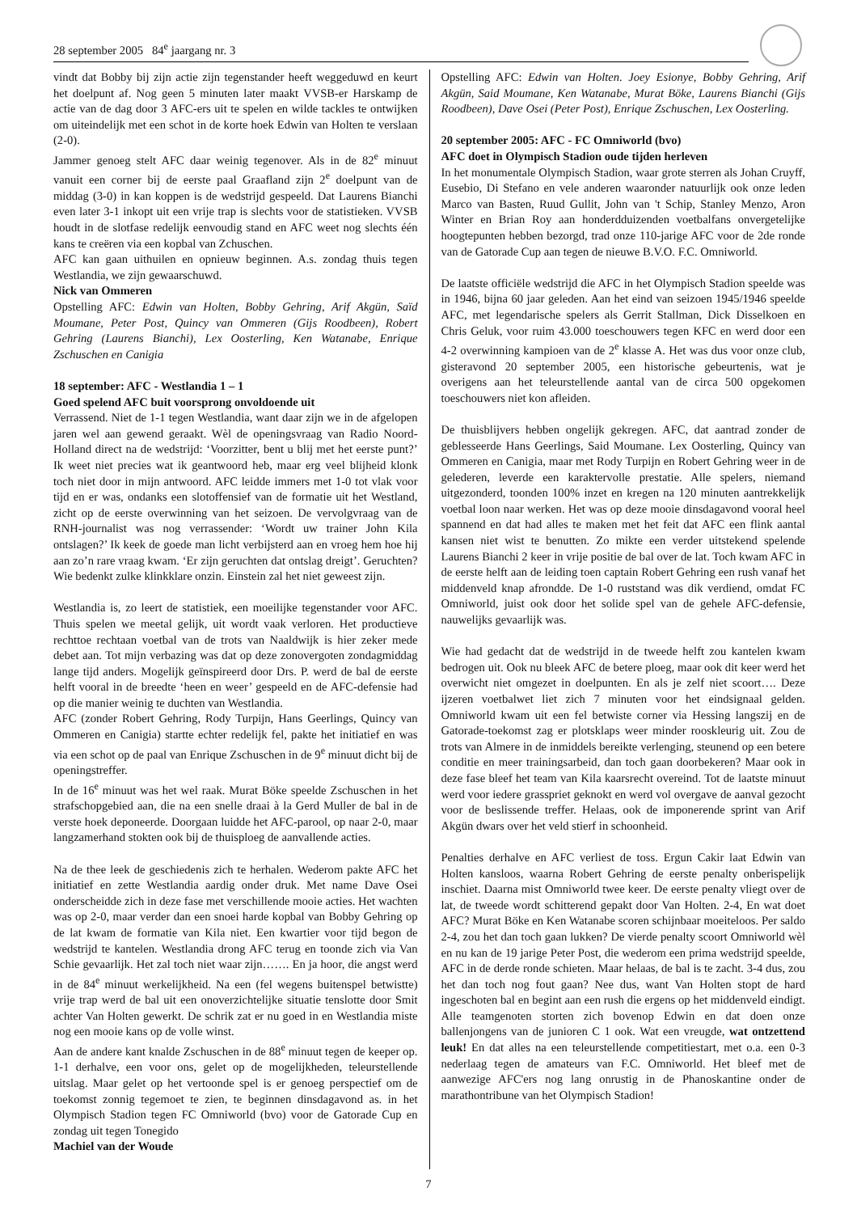28 september 2005 84<sup>e</sup> jaargang nr. 3
vindt dat Bobby bij zijn actie zijn tegenstander heeft weggeduwd en keurt het doelpunt af. Nog geen 5 minuten later maakt VVSB-er Harskamp de actie van de dag door 3 AFC-ers uit te spelen en wilde tackles te ontwijken om uiteindelijk met een schot in de korte hoek Edwin van Holten te verslaan (2-0).
Jammer genoeg stelt AFC daar weinig tegenover. Als in de 82<sup>e</sup> minuut vanuit een corner bij de eerste paal Graafland zijn 2<sup>e</sup> doelpunt van de middag (3-0) in kan koppen is de wedstrijd gespeeld. Dat Laurens Bianchi even later 3-1 inkopt uit een vrije trap is slechts voor de statistieken. VVSB houdt in de slotfase redelijk eenvoudig stand en AFC weet nog slechts één kans te creëren via een kopbal van Zchuschen.
AFC kan gaan uithuilen en opnieuw beginnen. A.s. zondag thuis tegen Westlandia, we zijn gewaarschuwd.
Nick van Ommeren
Opstelling AFC: Edwin van Holten, Bobby Gehring, Arif Akgün, Saïd Moumane, Peter Post, Quincy van Ommeren (Gijs Roodbeen), Robert Gehring (Laurens Bianchi), Lex Oosterling, Ken Watanabe, Enrique Zschuschen en Canigia
18 september: AFC - Westlandia 1 – 1
Goed spelend AFC buit voorsprong onvoldoende uit
Verrassend. Niet de 1-1 tegen Westlandia, want daar zijn we in de afgelopen jaren wel aan gewend geraakt. Wèl de openingsvraag van Radio Noord-Holland direct na de wedstrijd: ‘Voorzitter, bent u blij met het eerste punt?’ Ik weet niet precies wat ik geantwoord heb, maar erg veel blijheid klonk toch niet door in mijn antwoord. AFC leidde immers met 1-0 tot vlak voor tijd en er was, ondanks een slotoffensief van de formatie uit het Westland, zicht op de eerste overwinning van het seizoen. De vervolgvraag van de RNH-journalist was nog verrassender: ‘Wordt uw trainer John Kila ontslagen?’ Ik keek de goede man licht verbijsterd aan en vroeg hem hoe hij aan zo’n rare vraag kwam. ‘Er zijn geruchten dat ontslag dreigt’. Geruchten? Wie bedenkt zulke klinkklare onzin. Einstein zal het niet geweest zijn.
Westlandia is, zo leert de statistiek, een moeilijke tegenstander voor AFC. Thuis spelen we meetal gelijk, uit wordt vaak verloren. Het productieve rechttoe rechtaan voetbal van de trots van Naaldwijk is hier zeker mede debet aan. Tot mijn verbazing was dat op deze zonovergoten zondagmiddag lange tijd anders. Mogelijk geïnspireerd door Drs. P. werd de bal de eerste helft vooral in de breedte ‘heen en weer’ gespeeld en de AFC-defensie had op die manier weinig te duchten van Westlandia.
AFC (zonder Robert Gehring, Rody Turpijn, Hans Geerlings, Quincy van Ommeren en Canigia) startte echter redelijk fel, pakte het initiatief en was via een schot op de paal van Enrique Zschuschen in de 9<sup>e</sup> minuut dicht bij de openingstreffer.
In de 16<sup>e</sup> minuut was het wel raak. Murat Böke speelde Zschuschen in het strafschopgebied aan, die na een snelle draai à la Gerd Muller de bal in de verste hoek deponeerde. Doorgaan luidde het AFC-parool, op naar 2-0, maar langzamerhand stokten ook bij de thuisploeg de aanvallende acties.
Na de thee leek de geschiedenis zich te herhalen. Wederom pakte AFC het initiatief en zette Westlandia aardig onder druk. Met name Dave Osei onderscheidde zich in deze fase met verschillende mooie acties. Het wachten was op 2-0, maar verder dan een snoei harde kopbal van Bobby Gehring op de lat kwam de formatie van Kila niet. Een kwartier voor tijd begon de wedstrijd te kantelen. Westlandia drong AFC terug en toonde zich via Van Schie gevaarlijk. Het zal toch niet waar zijn……. En ja hoor, die angst werd in de 84<sup>e</sup> minuut werkelijkheid. Na een (fel wegens buitenspel betwistte) vrije trap werd de bal uit een onoverzichtelijke situatie tenslotte door Smit achter Van Holten gewerkt. De schrik zat er nu goed in en Westlandia miste nog een mooie kans op de volle winst.
Aan de andere kant knalde Zschuschen in de 88<sup>e</sup> minuut tegen de keeper op. 1-1 derhalve, een voor ons, gelet op de mogelijkheden, teleurstellende uitslag. Maar gelet op het vertoonde spel is er genoeg perspectief om de toekomst zonnig tegemoet te zien, te beginnen dinsdagavond as. in het Olympisch Stadion tegen FC Omniworld (bvo) voor de Gatorade Cup en zondag uit tegen Tonegido
Machiel van der Woude
Opstelling AFC: Edwin van Holten. Joey Esionye, Bobby Gehring, Arif Akgün, Said Moumane, Ken Watanabe, Murat Böke, Laurens Bianchi (Gijs Roodbeen), Dave Osei (Peter Post), Enrique Zschuschen, Lex Oosterling.
20 september 2005: AFC - FC Omniworld (bvo)
AFC doet in Olympisch Stadion oude tijden herleven
In het monumentale Olympisch Stadion, waar grote sterren als Johan Cruyff, Eusebio, Di Stefano en vele anderen waaronder natuurlijk ook onze leden Marco van Basten, Ruud Gullit, John van 't Schip, Stanley Menzo, Aron Winter en Brian Roy aan honderdduizenden voetbalfans onvergetelijke hoogtepunten hebben bezorgd, trad onze 110-jarige AFC voor de 2de ronde van de Gatorade Cup aan tegen de nieuwe B.V.O. F.C. Omniworld.
De laatste officiële wedstrijd die AFC in het Olympisch Stadion speelde was in 1946, bijna 60 jaar geleden. Aan het eind van seizoen 1945/1946 speelde AFC, met legendarische spelers als Gerrit Stallman, Dick Disselkoen en Chris Geluk, voor ruim 43.000 toeschouwers tegen KFC en werd door een 4-2 overwinning kampioen van de 2<sup>e</sup> klasse A. Het was dus voor onze club, gisteravond 20 september 2005, een historische gebeurtenis, wat je overigens aan het teleurstellende aantal van de circa 500 opgekomen toeschouwers niet kon afleiden.
De thuisblijvers hebben ongelijk gekregen. AFC, dat aantrad zonder de geblesseerde Hans Geerlings, Said Moumane. Lex Oosterling, Quincy van Ommeren en Canigia, maar met Rody Turpijn en Robert Gehring weer in de gelederen, leverde een karaktervolle prestatie. Alle spelers, niemand uitgezonderd, toonden 100% inzet en kregen na 120 minuten aantrekkelijk voetbal loon naar werken. Het was op deze mooie dinsdagavond vooral heel spannend en dat had alles te maken met het feit dat AFC een flink aantal kansen niet wist te benutten. Zo mikte een verder uitstekend spelende Laurens Bianchi 2 keer in vrije positie de bal over de lat. Toch kwam AFC in de eerste helft aan de leiding toen captain Robert Gehring een rush vanaf het middenveld knap afrondde. De 1-0 ruststand was dik verdiend, omdat FC Omniworld, juist ook door het solide spel van de gehele AFC-defensie, nauwelijks gevaarlijk was.
Wie had gedacht dat de wedstrijd in de tweede helft zou kantelen kwam bedrogen uit. Ook nu bleek AFC de betere ploeg, maar ook dit keer werd het overwicht niet omgezet in doelpunten. En als je zelf niet scoort…. Deze ijzeren voetbalwet liet zich 7 minuten voor het eindsignaal gelden. Omniworld kwam uit een fel betwiste corner via Hessing langszij en de Gatorade-toekomst zag er plotsklaps weer minder rooskleurig uit. Zou de trots van Almere in de inmiddels bereikte verlenging, steunend op een betere conditie en meer trainingsarbeid, dan toch gaan doorbekeren? Maar ook in deze fase bleef het team van Kila kaarsrecht overeind. Tot de laatste minuut werd voor iedere grasspriet geknokt en werd vol overgave de aanval gezocht voor de beslissende treffer. Helaas, ook de imponerende sprint van Arif Akgün dwars over het veld stierf in schoonheid.
Penalties derhalve en AFC verliest de toss. Ergun Cakir laat Edwin van Holten kansloos, waarna Robert Gehring de eerste penalty onberispelijk inschiet. Daarna mist Omniworld twee keer. De eerste penalty vliegt over de lat, de tweede wordt schitterend gepakt door Van Holten. 2-4, En wat doet AFC? Murat Böke en Ken Watanabe scoren schijnbaar moeiteloos. Per saldo 2-4, zou het dan toch gaan lukken? De vierde penalty scoort Omniworld wèl en nu kan de 19 jarige Peter Post, die wederom een prima wedstrijd speelde, AFC in de derde ronde schieten. Maar helaas, de bal is te zacht. 3-4 dus, zou het dan toch nog fout gaan? Nee dus, want Van Holten stopt de hard ingeschoten bal en begint aan een rush die ergens op het middenveld eindigt. Alle teamgenoten storten zich bovenop Edwin en dat doen onze ballenjongens van de junioren C 1 ook. Wat een vreugde, wat ontzettend leuk! En dat alles na een teleurstellende competitiestart, met o.a. een 0-3 nederlaag tegen de amateurs van F.C. Omniworld. Het bleef met de aanwezige AFC'ers nog lang onrustig in de Phanoskantine onder de marathontribune van het Olympisch Stadion!
7